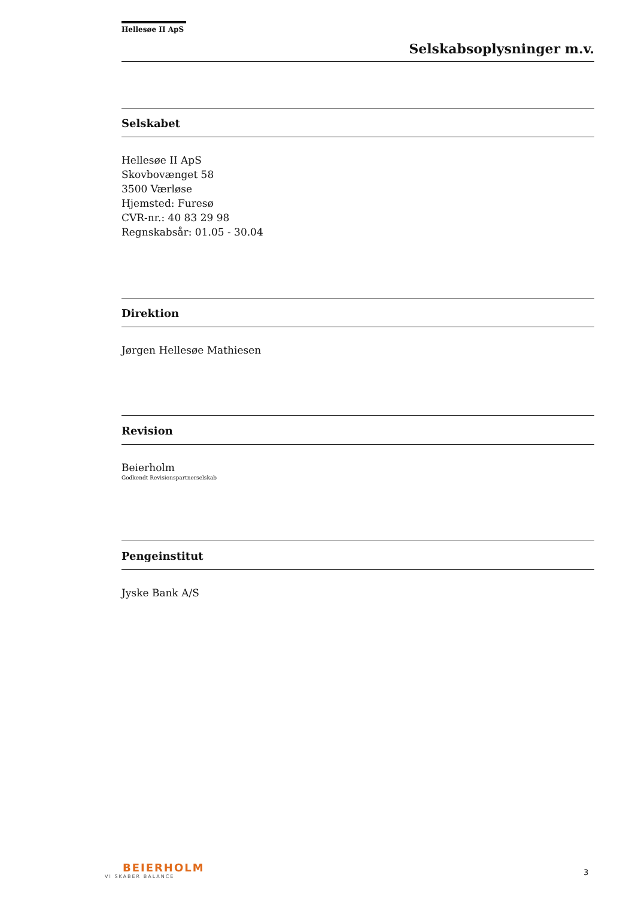Hellesøe II ApS
Selskabsoplysninger m.v.
Selskabet
Hellesøe II ApS
Skovbovænget 58
3500 Værløse
Hjemsted: Furesø
CVR-nr.: 40 83 29 98
Regnskabsår: 01.05 - 30.04
Direktion
Jørgen Hellesøe Mathiesen
Revision
Beierholm
Godkendt Revisionspartnerselskab
Pengeinstitut
Jyske Bank A/S
BEIERHOLM
VI SKABER BALANCE
3